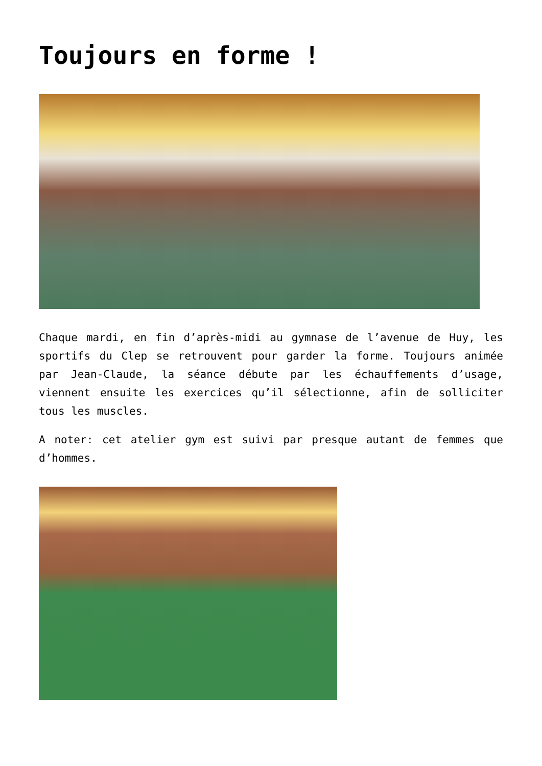Toujours en forme !
Chaque mardi, en fin d’après-midi au gymnase de l’avenue de Huy, les sportifs du Clep se retrouvent pour garder la forme. Toujours animée par Jean-Claude, la séance débute par les échauffements d’usage, viennent ensuite les exercices qu’il sélectionne, afin de solliciter tous les muscles.
A noter: cet atelier gym est suivi par presque autant de femmes que d’hommes.